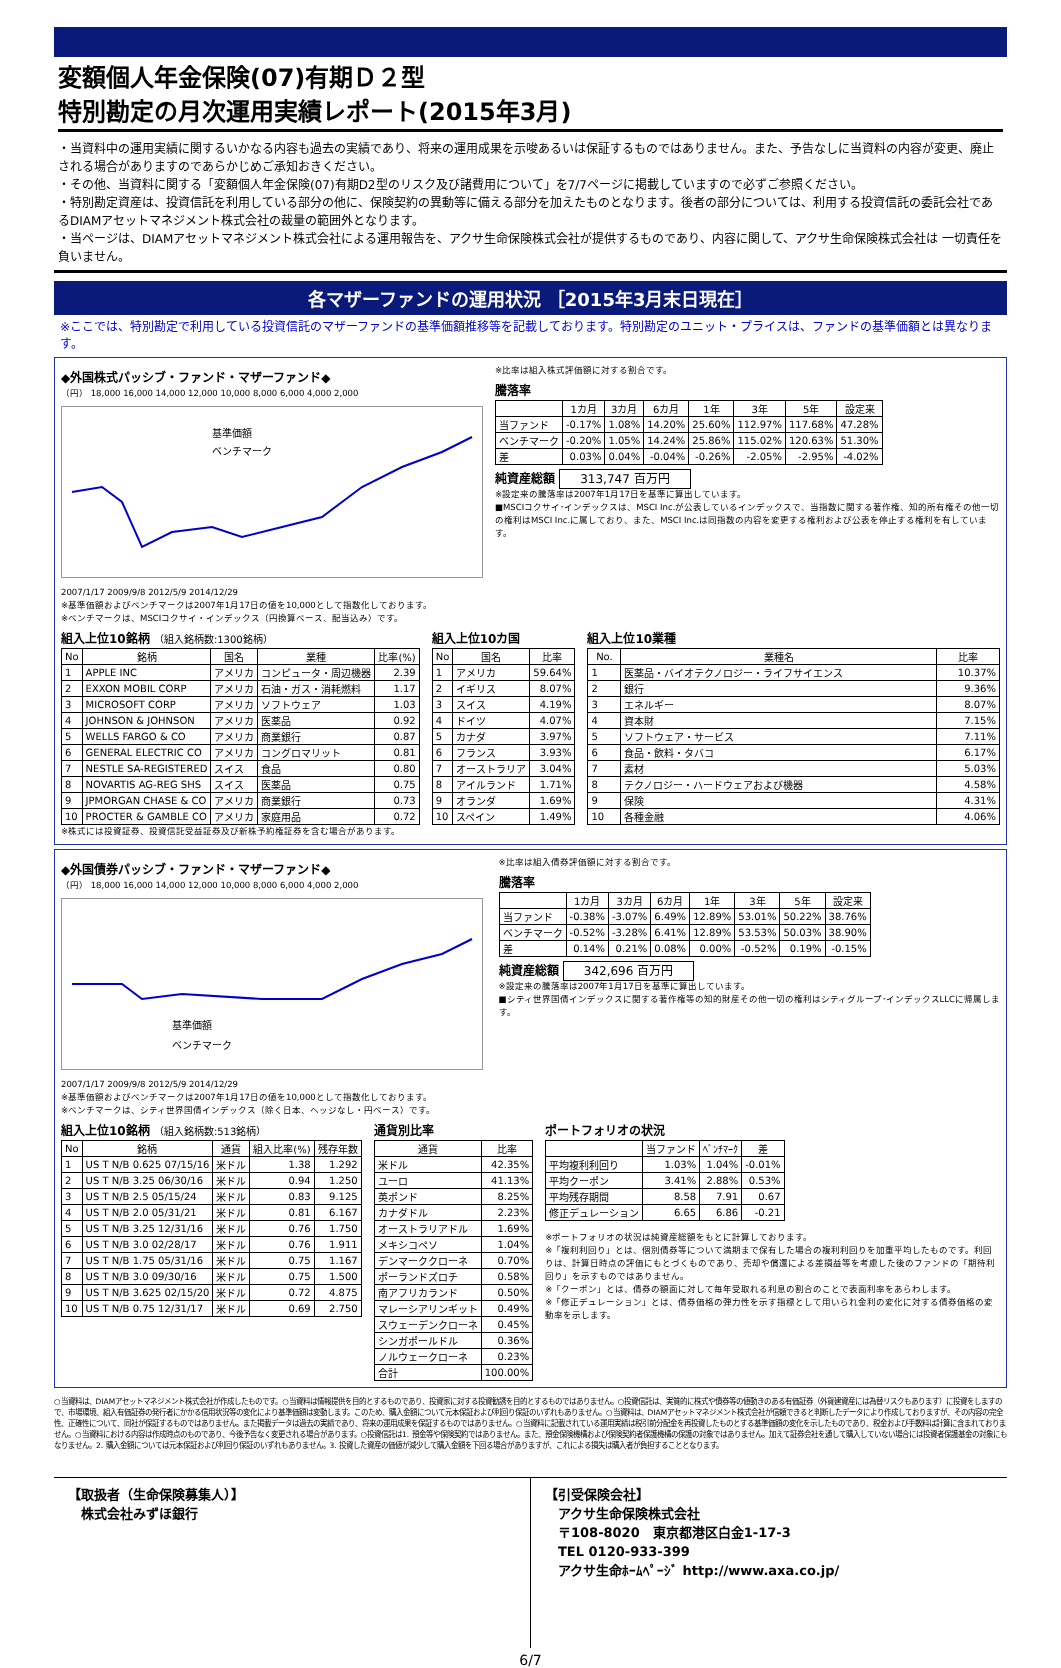変額個人年金保険(07)有期Ｄ２型
特別勘定の月次運用実績レポート(2015年3月)
・当資料中の運用実績に関するいかなる内容も過去の実績であり、将来の運用成果を示唆あるいは保証するものではありません。また、予告なしに当資料の内容が変更、廃止される場合がありますのであらかじめご承知おきください。
・その他、当資料に関する「変額個人年金保険(07)有期D2型のリスク及び諸費用について」を7/7ページに掲載していますので必ずご参照ください。
・特別勘定資産は、投資信託を利用している部分の他に、保険契約の異動等に備える部分を加えたものとなります。後者の部分については、利用する投資信託の委託会社であるDIAMアセットマネジメント株式会社の裁量の範囲外となります。
・当ページは、DIAMアセットマネジメント株式会社による運用報告を、アクサ生命保険株式会社が提供するものであり、内容に関して、アクサ生命保険株式会社は 一切責任を負いません。
各マザーファンドの運用状況 ［2015年3月末日現在］
※ここでは、特別勘定で利用している投資信託のマザーファンドの基準価額推移等を記載しております。特別勘定のユニット・プライスは、ファンドの基準価額とは異なります。
◆外国株式パッシブ・ファンド・マザーファンド◆
（円） 18,000 16,000 14,000 12,000 10,000 8,000 6,000 4,000 2,000
基準価額
ベンチマーク
2007/1/17 2009/9/8 2012/5/9 2014/12/29
※基準価額およびベンチマークは2007年1月17日の値を10,000として指数化しております。
※ベンチマークは、MSCIコクサイ・インデックス（円換算ベース、配当込み）です。
※比率は組入株式評価額に対する割合です。
騰落率
| | 1カ月 | 3カ月 | 6カ月 | 1年 | 3年 | 5年 | 設定来 |
| --- | --- | --- | --- | --- | --- | --- | --- |
| 当ファンド | -0.17% | 1.08% | 14.20% | 25.60% | 112.97% | 117.68% | 47.28% |
| ベンチマーク | -0.20% | 1.05% | 14.24% | 25.86% | 115.02% | 120.63% | 51.30% |
| 差 | 0.03% | 0.04% | -0.04% | -0.26% | -2.05% | -2.95% | -4.02% |
純資産総額 313,747 百万円
※設定来の騰落率は2007年1月17日を基準に算出しています。
■MSCIコクサイ･インデックスは、MSCI Inc.が公表しているインデックスで、当指数に関する著作権、知的所有権その他一切の権利はMSCI Inc.に属しており、また、MSCI Inc.は同指数の内容を変更する権利および公表を停止する権利を有しています。
組入上位10銘柄 （組入銘柄数:1300銘柄）
| No | 銘柄 | 国名 | 業種 | 比率(%) |
| --- | --- | --- | --- | --- |
| 1 | APPLE INC | アメリカ | コンピュータ・周辺機器 | 2.39 |
| 2 | EXXON MOBIL CORP | アメリカ | 石油・ガス・消耗燃料 | 1.17 |
| 3 | MICROSOFT CORP | アメリカ | ソフトウェア | 1.03 |
| 4 | JOHNSON & JOHNSON | アメリカ | 医薬品 | 0.92 |
| 5 | WELLS FARGO & CO | アメリカ | 商業銀行 | 0.87 |
| 6 | GENERAL ELECTRIC CO | アメリカ | コングロマリット | 0.81 |
| 7 | NESTLE SA-REGISTERED | スイス | 食品 | 0.80 |
| 8 | NOVARTIS AG-REG SHS | スイス | 医薬品 | 0.75 |
| 9 | JPMORGAN CHASE & CO | アメリカ | 商業銀行 | 0.73 |
| 10 | PROCTER & GAMBLE CO | アメリカ | 家庭用品 | 0.72 |
組入上位10カ国
| No | 国名 | 比率 |
| --- | --- | --- |
| 1 | アメリカ | 59.64% |
| 2 | イギリス | 8.07% |
| 3 | スイス | 4.19% |
| 4 | ドイツ | 4.07% |
| 5 | カナダ | 3.97% |
| 6 | フランス | 3.93% |
| 7 | オーストラリア | 3.04% |
| 8 | アイルランド | 1.71% |
| 9 | オランダ | 1.69% |
| 10 | スペイン | 1.49% |
組入上位10業種
| No. | 業種名 | 比率 |
| --- | --- | --- |
| 1 | 医薬品・バイオテクノロジー・ライフサイエンス | 10.37% |
| 2 | 銀行 | 9.36% |
| 3 | エネルギー | 8.07% |
| 4 | 資本財 | 7.15% |
| 5 | ソフトウェア・サービス | 7.11% |
| 6 | 食品・飲料・タバコ | 6.17% |
| 7 | 素材 | 5.03% |
| 8 | テクノロジー・ハードウェアおよび機器 | 4.58% |
| 9 | 保険 | 4.31% |
| 10 | 各種金融 | 4.06% |
※株式には投資証券、投資信託受益証券及び新株予約権証券を含む場合があります。
◆外国債券パッシブ・ファンド・マザーファンド◆
（円） 18,000 16,000 14,000 12,000 10,000 8,000 6,000 4,000 2,000
基準価額
ベンチマーク
2007/1/17 2009/9/8 2012/5/9 2014/12/29
※基準価額およびベンチマークは2007年1月17日の値を10,000として指数化しております。
※ベンチマークは、シティ世界国債インデックス（除く日本、ヘッジなし・円ベース）です。
※比率は組入債券評価額に対する割合です。
騰落率
| | 1カ月 | 3カ月 | 6カ月 | 1年 | 3年 | 5年 | 設定来 |
| --- | --- | --- | --- | --- | --- | --- | --- |
| 当ファンド | -0.38% | -3.07% | 6.49% | 12.89% | 53.01% | 50.22% | 38.76% |
| ベンチマーク | -0.52% | -3.28% | 6.41% | 12.89% | 53.53% | 50.03% | 38.90% |
| 差 | 0.14% | 0.21% | 0.08% | 0.00% | -0.52% | 0.19% | -0.15% |
純資産総額 342,696 百万円
※設定来の騰落率は2007年1月17日を基準に算出しています。
■シティ世界国債インデックスに関する著作権等の知的財産その他一切の権利はシティグループ･インデックスLLCに帰属します。
組入上位10銘柄 （組入銘柄数:513銘柄）
| No | 銘柄 | 通貨 | 組入比率(%) | 残存年数 |
| --- | --- | --- | --- | --- |
| 1 | US T N/B 0.625 07/15/16 | 米ドル | 1.38 | 1.292 |
| 2 | US T N/B 3.25 06/30/16 | 米ドル | 0.94 | 1.250 |
| 3 | US T N/B 2.5 05/15/24 | 米ドル | 0.83 | 9.125 |
| 4 | US T N/B 2.0 05/31/21 | 米ドル | 0.81 | 6.167 |
| 5 | US T N/B 3.25 12/31/16 | 米ドル | 0.76 | 1.750 |
| 6 | US T N/B 3.0 02/28/17 | 米ドル | 0.76 | 1.911 |
| 7 | US T N/B 1.75 05/31/16 | 米ドル | 0.75 | 1.167 |
| 8 | US T N/B 3.0 09/30/16 | 米ドル | 0.75 | 1.500 |
| 9 | US T N/B 3.625 02/15/20 | 米ドル | 0.72 | 4.875 |
| 10 | US T N/B 0.75 12/31/17 | 米ドル | 0.69 | 2.750 |
通貨別比率
| 通貨 | 比率 |
| --- | --- |
| 米ドル | 42.35% |
| ユーロ | 41.13% |
| 英ポンド | 8.25% |
| カナダドル | 2.23% |
| オーストラリアドル | 1.69% |
| メキシコペソ | 1.04% |
| デンマーククローネ | 0.70% |
| ポーランドズロチ | 0.58% |
| 南アフリカランド | 0.50% |
| マレーシアリンギット | 0.49% |
| スウェーデンクローネ | 0.45% |
| シンガポールドル | 0.36% |
| ノルウェークローネ | 0.23% |
| 合計 | 100.00% |
ポートフォリオの状況
| | 当ファンド | ﾍﾞﾝﾁﾏｰｸ | 差 |
| --- | --- | --- | --- |
| 平均複利利回り | 1.03% | 1.04% | -0.01% |
| 平均クーポン | 3.41% | 2.88% | 0.53% |
| 平均残存期間 | 8.58 | 7.91 | 0.67 |
| 修正デュレーション | 6.65 | 6.86 | -0.21 |
※ポートフォリオの状況は純資産総額をもとに計算しております。
※「複利利回り」とは、個別債券等について満期まで保有した場合の複利利回りを加重平均したものです。利回りは、計算日時点の評価にもとづくものであり、売却や償還による差損益等を考慮した後のファンドの「期待利回り」を示すものではありません。
※「クーポン」とは、債券の額面に対して毎年受取れる利息の割合のことで表面利率をあらわします。
※「修正デュレーション」とは、債券価格の弾力性を示す指標として用いられ金利の変化に対する債券価格の変動率を示します。
○当資料は、DIAMアセットマネジメント株式会社が作成したものです。○当資料は情報提供を目的とするものであり、投資家に対する投資勧誘を目的とするものではありません。○投資信託は、実質的に株式や債券等の値動きのある有価証券（外貨建資産には為替リスクもあります）に投資をしますので、市場環境、組入有価証券の発行者にかかる信用状況等の変化により基準価額は変動します。このため、購入金額について元本保証および利回り保証のいずれもありません。○当資料は、DIAMアセットマネジメント株式会社が信頼できると判断したデータにより作成しておりますが、その内容の完全性、正確性について、同社が保証するものではありません。また掲載データは過去の実績であり、将来の運用成果を保証するものではありません。○当資料に記載されている運用実績は税引前分配金を再投資したものとする基準価額の変化を示したものであり、税金および手数料は計算に含まれておりません。○当資料における内容は作成時点のものであり、今後予告なく変更される場合があります。○投資信託は1. 預金等や保険契約ではありません。また、預金保険機構および保険契約者保護機構の保護の対象ではありません。加えて証券会社を通して購入していない場合には投資者保護基金の対象にもなりません。2. 購入金額については元本保証および利回り保証のいずれもありません。3. 投資した資産の価値が減少して購入金額を下回る場合がありますが、これによる損失は購入者が負担することとなります。
【取扱者（生命保険募集人）】
　株式会社みずほ銀行
【引受保険会社】
　アクサ生命保険株式会社
　〒108-8020　東京都港区白金1-17-3
　TEL 0120-933-399
　アクサ生命ﾎｰﾑﾍﾟｰｼﾞ http://www.axa.co.jp/
6/7